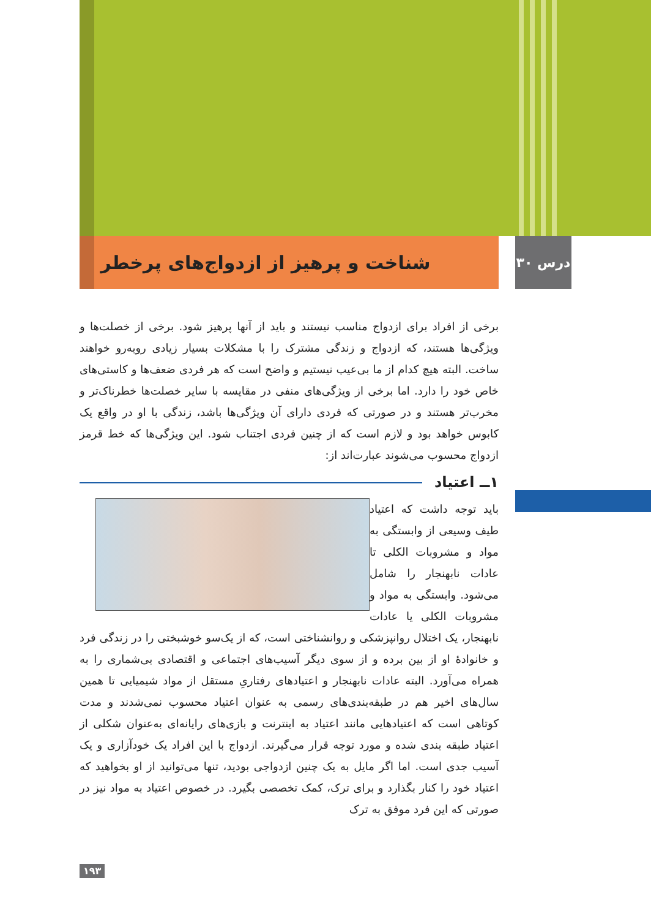درس ۳۰
شناخت و پرهیز از ازدواج‌های پرخطر
برخی از افراد برای ازدواج مناسب نیستند و باید از آنها پرهیز شود. برخی از خصلت‌ها و ویژگی‌ها هستند، که ازدواج و زندگی مشترک را با مشکلات بسیار زیادی روبه‌رو خواهند ساخت. البته هیچ کدام از ما بی‌عیب نیستیم و واضح است که هر فردی ضعف‌ها و کاستی‌های خاص خود را دارد. اما برخی از ویژگی‌های منفی در مقایسه با سایر خصلت‌ها خطرناک‌تر و مخرب‌تر هستند و در صورتی که فردی دارای آن ویژگی‌ها باشد، زندگی با او در واقع یک کابوس خواهد بود و لازم است که از چنین فردی اجتناب شود. این ویژگی‌ها که خط قرمز ازدواج محسوب می‌شوند عبارت‌اند از:
۱ــ اعتیاد
باید توجه داشت که اعتیاد طیف وسیعی از وابستگی به مواد و مشروبات الکلی تا عادات نابهنجار را شامل می‌شود. وابستگی به مواد و مشروبات الکلی یا عادات نابهنجار، یک اختلال روانپزشکی و روانشناختی است، که از یک‌سو خوشبختی را در زندگی فرد و خانوادهٔ او از بین برده و از سوی دیگر آسیب‌های اجتماعی و اقتصادی بی‌شماری را به همراه می‌آورد. البته عادات نابهنجار و اعتیادهای رفتاریِ مستقل از مواد شیمیایی تا همین سال‌های اخیر هم در طبقه‌بندی‌های رسمی به عنوان اعتیاد محسوب نمی‌شدند و مدت کوتاهی است که اعتیادهایی مانند اعتیاد به اینترنت و بازی‌های رایانه‌ای به‌عنوان شکلی از اعتیاد طبقه بندی شده و مورد توجه قرار می‌گیرند. ازدواج با این افراد یک خودآزاری و یک آسیب جدی است. اما اگر مایل به یک چنین ازدواجی بودید، تنها می‌توانید از او بخواهید که اعتیاد خود را کنار بگذارد و برای ترک، کمک تخصصی بگیرد. در خصوص اعتیاد به مواد نیز در صورتی که این فرد موفق به ترک
۱۹۳